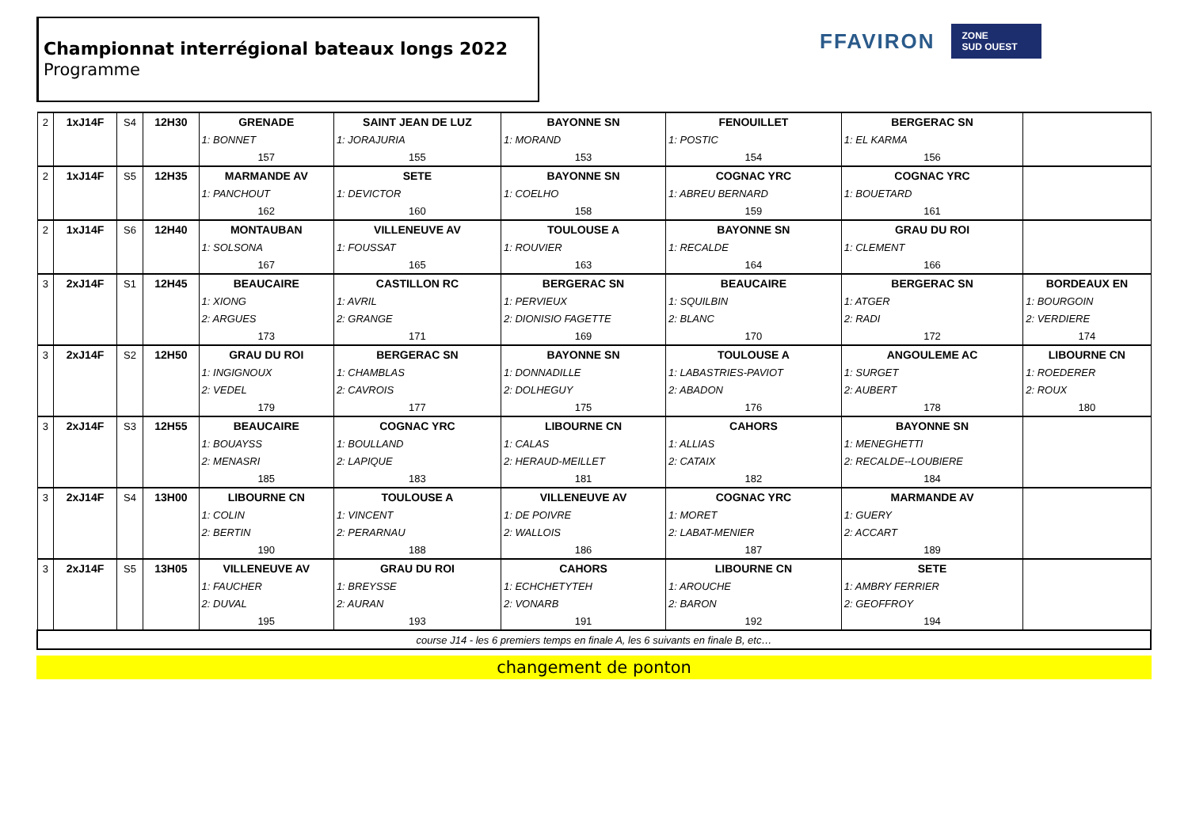Championnat interrégional bateaux longs 2022
Programme
FFAVIRON ZONE
SUD OUEST
| 2 | 1xJ14F | S4 | 12H30 | GRENADE | SAINT JEAN DE LUZ | BAYONNE SN | FENOUILLET | BERGERAC SN | |
| | | | | 1: BONNET | 1: JORAJURIA | 1: MORAND | 1: POSTIC | 1: EL KARMA | |
| | | | | 157 | 155 | 153 | 154 | 156 | |
| 2 | 1xJ14F | S5 | 12H35 | MARMANDE AV | SETE | BAYONNE SN | COGNAC YRC | COGNAC YRC | |
| | | | | 1: PANCHOUT | 1: DEVICTOR | 1: COELHO | 1: ABREU BERNARD | 1: BOUETARD | |
| | | | | 162 | 160 | 158 | 159 | 161 | |
| 2 | 1xJ14F | S6 | 12H40 | MONTAUBAN | VILLENEUVE AV | TOULOUSE A | BAYONNE SN | GRAU DU ROI | |
| | | | | 1: SOLSONA | 1: FOUSSAT | 1: ROUVIER | 1: RECALDE | 1: CLEMENT | |
| | | | | 167 | 165 | 163 | 164 | 166 | |
| 3 | 2xJ14F | S1 | 12H45 | BEAUCAIRE | CASTILLON RC | BERGERAC SN | BEAUCAIRE | BERGERAC SN | BORDEAUX EN |
| | | | | 1: XIONG | 1: AVRIL | 1: PERVIEUX | 1: SQUILBIN | 1: ATGER | 1: BOURGOIN |
| | | | | 2: ARGUES | 2: GRANGE | 2: DIONISIO FAGETTE | 2: BLANC | 2: RADI | 2: VERDIERE |
| | | | | 173 | 171 | 169 | 170 | 172 | 174 |
| 3 | 2xJ14F | S2 | 12H50 | GRAU DU ROI | BERGERAC SN | BAYONNE SN | TOULOUSE A | ANGOULEME AC | LIBOURNE CN |
| | | | | 1: INGIGNOUX | 1: CHAMBLAS | 1: DONNADILLE | 1: LABASTRIES-PAVIOT | 1: SURGET | 1: ROEDERER |
| | | | | 2: VEDEL | 2: CAVROIS | 2: DOLHEGUY | 2: ABADON | 2: AUBERT | 2: ROUX |
| | | | | 179 | 177 | 175 | 176 | 178 | 180 |
| 3 | 2xJ14F | S3 | 12H55 | BEAUCAIRE | COGNAC YRC | LIBOURNE CN | CAHORS | BAYONNE SN | |
| | | | | 1: BOUAYSS | 1: BOULLAND | 1: CALAS | 1: ALLIAS | 1: MENEGHETTI | |
| | | | | 2: MENASRI | 2: LAPIQUE | 2: HERAUD-MEILLET | 2: CATAIX | 2: RECALDE--LOUBIERE | |
| | | | | 185 | 183 | 181 | 182 | 184 | |
| 3 | 2xJ14F | S4 | 13H00 | LIBOURNE CN | TOULOUSE A | VILLENEUVE AV | COGNAC YRC | MARMANDE AV | |
| | | | | 1: COLIN | 1: VINCENT | 1: DE POIVRE | 1: MORET | 1: GUERY | |
| | | | | 2: BERTIN | 2: PERARNAU | 2: WALLOIS | 2: LABAT-MENIER | 2: ACCART | |
| | | | | 190 | 188 | 186 | 187 | 189 | |
| 3 | 2xJ14F | S5 | 13H05 | VILLENEUVE AV | GRAU DU ROI | CAHORS | LIBOURNE CN | SETE | |
| | | | | 1: FAUCHER | 1: BREYSSE | 1: ECHCHETYTEH | 1: AROUCHE | 1: AMBRY FERRIER | |
| | | | | 2: DUVAL | 2: AURAN | 2: VONARB | 2: BARON | 2: GEOFFROY | |
| | | | | 195 | 193 | 191 | 192 | 194 | |
| course J14 - les 6 premiers temps en finale A, les 6 suivants en finale B, etc… | | | | | | | | | |
changement de ponton